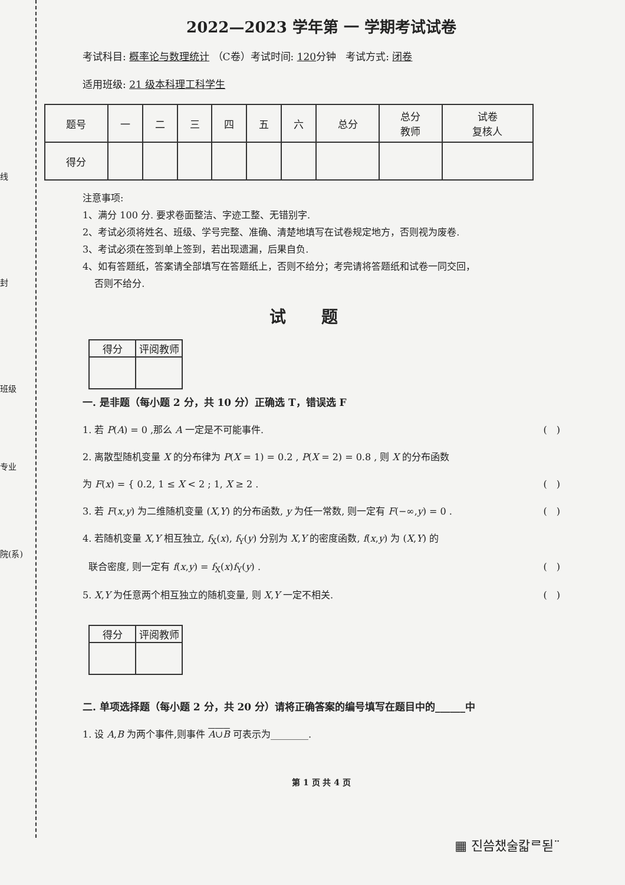线
封
班级
专业
院(系)
2022—2023 学年第 一 学期考试试卷
考试科目: 概率论与数理统计 （C卷）考试时间: 120分钟 考试方式: 闭卷
适用班级: 21 级本科理工科学生
| 题号 | 一 | 二 | 三 | 四 | 五 | 六 | 总分 | 总分 教师 | 试卷 复核人 |
| --- | --- | --- | --- | --- | --- | --- | --- | --- | --- |
| 得分 | | | | | | | | | |
注意事项:
1、满分 100 分. 要求卷面整洁、字迹工整、无错别字.
2、考试必须将姓名、班级、学号完整、准确、清楚地填写在试卷规定地方，否则视为废卷.
3、考试必须在签到单上签到，若出现遗漏，后果自负.
4、如有答题纸，答案请全部填写在答题纸上，否则不给分；考完请将答题纸和试卷一同交回，
否则不给分.
试题
| 得分 | 评阅教师 |
| --- | --- |
一. 是非题（每小题 2 分，共 10 分）正确选 T，错误选 F
1. 若 P(A) = 0 ,那么 A 一定是不可能事件. (　)
2. 离散型随机变量 X 的分布律为 P(X = 1) = 0.2 , P(X = 2) = 0.8 , 则 X 的分布函数
为 F(x) = { 0.2, 1 ≤ X < 2 ; 1, X ≥ 2 . (　)
3. 若 F(x,y) 为二维随机变量 (X,Y) 的分布函数, y 为任一常数, 则一定有 F(−∞,y) = 0 . (　)
4. 若随机变量 X,Y 相互独立, f<sub>X</sub>(x), f<sub>Y</sub>(y) 分别为 X,Y 的密度函数, f(x,y) 为 (X,Y) 的
联合密度, 则一定有 f(x,y) = f<sub>X</sub>(x)f<sub>Y</sub>(y) . (　)
5. X,Y 为任意两个相互独立的随机变量, 则 X,Y 一定不相关. (　)
| 得分 | 评阅教师 |
| --- | --- |
二. 单项选择题（每小题 2 分，共 20 分）请将正确答案的编号填写在题目中的______中
1. 设 A,B 为两个事件,则事件 A∪B 可表示为________.
第 1 页 共 4 页
▦ 진씀챘술칿ᄅ됟¨